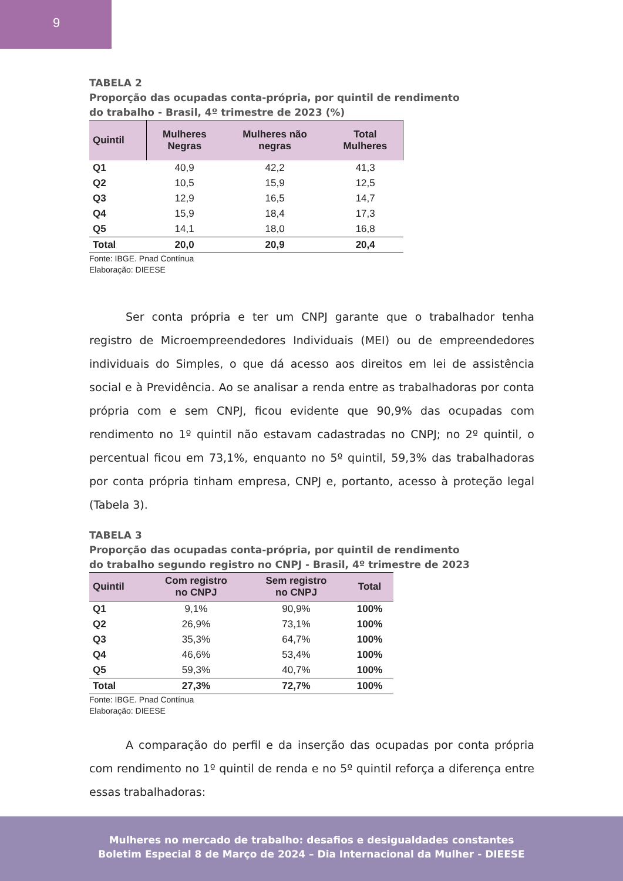9
TABELA 2
Proporção das ocupadas conta-própria, por quintil de rendimento
do trabalho - Brasil, 4º trimestre de 2023 (%)
| Quintil | Mulheres Negras | Mulheres não negras | Total Mulheres |
| --- | --- | --- | --- |
| Q1 | 40,9 | 42,2 | 41,3 |
| Q2 | 10,5 | 15,9 | 12,5 |
| Q3 | 12,9 | 16,5 | 14,7 |
| Q4 | 15,9 | 18,4 | 17,3 |
| Q5 | 14,1 | 18,0 | 16,8 |
| Total | 20,0 | 20,9 | 20,4 |
Fonte: IBGE. Pnad Contínua
Elaboração: DIEESE
Ser conta própria e ter um CNPJ garante que o trabalhador tenha registro de Microempreendedores Individuais (MEI) ou de empreendedores individuais do Simples, o que dá acesso aos direitos em lei de assistência social e à Previdência. Ao se analisar a renda entre as trabalhadoras por conta própria com e sem CNPJ, ficou evidente que 90,9% das ocupadas com rendimento no 1º quintil não estavam cadastradas no CNPJ; no 2º quintil, o percentual ficou em 73,1%, enquanto no 5º quintil, 59,3% das trabalhadoras por conta própria tinham empresa, CNPJ e, portanto, acesso à proteção legal (Tabela 3).
TABELA 3
Proporção das ocupadas conta-própria, por quintil de rendimento
do trabalho segundo registro no CNPJ - Brasil, 4º trimestre de 2023
| Quintil | Com registro no CNPJ | Sem registro no CNPJ | Total |
| --- | --- | --- | --- |
| Q1 | 9,1% | 90,9% | 100% |
| Q2 | 26,9% | 73,1% | 100% |
| Q3 | 35,3% | 64,7% | 100% |
| Q4 | 46,6% | 53,4% | 100% |
| Q5 | 59,3% | 40,7% | 100% |
| Total | 27,3% | 72,7% | 100% |
Fonte: IBGE. Pnad Contínua
Elaboração: DIEESE
A comparação do perfil e da inserção das ocupadas por conta própria com rendimento no 1º quintil de renda e no 5º quintil reforça a diferença entre essas trabalhadoras:
Mulheres no mercado de trabalho: desafios e desigualdades constantes
Boletim Especial 8 de Março de 2024 – Dia Internacional da Mulher - DIEESE